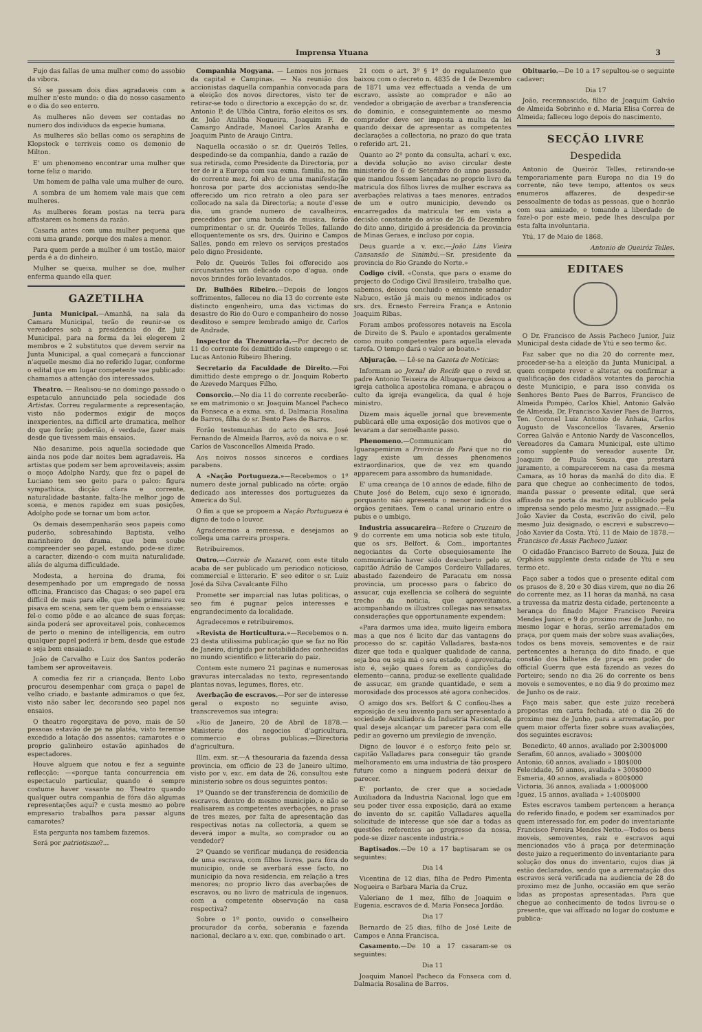Imprensa Ytuana 3
Fujo das fallas de uma mulher como do assobio da vibora.
Só se passam dois dias agradaveis com a mulher n'este mundo: o dia do nosso casamento e o dia do seo enterro.
As mulheres não devem ser contadas no numero dos individuos da especie humana.
As mulheres são bellas como os seraphins de Klopstock e terriveis como os demonio de Milton.
E' um phenomeno encontrar uma mulher que torne feliz o marido.
Um homem de palha vale uma mulher de ouro.
A sombra de um homem vale mais que cem mulheres.
As mulheres foram postas na terra para affastarem os homens da razão.
Casaria antes com uma mulher pequena que com uma grande, porque dos males a menor.
Para quem perde a mulher é um tostão, maior perda é a do dinheiro.
Mulher se queixa, mulher se doe, mulher enferma quando ella quer.
GAZETILHA
Junta Municipal.—Amanhã, na sala da Camara Municipal, terão de reunir-se os vereadores sob a presidencia do dr. Juiz Municipal, para na forma da lei elegerem 2 membros e 2 substitutos que devem servir na Junta Municipal, a qual começará a funccionar n'aquelle mesmo dia no referido lugar, conforme o edital que em lugar competente vae publicado: chamamos a attenção dos interessados.
Theatro. — Realisou-se no domingo passado o espetaculo annunciado pela sociedade dos Artistas. Correu regularmente a representação, visto não podermos exigir de moços inexperientes, na difficil arte dramatica, melhor do que forão; poderião, é verdade, fazer mais desde que tivessem mais ensaios.
Não desanime, pois aquella sociedade que ainda nos pode dar noites bem agradaveis. Ha artistas que podem ser bem aproveitaveis; assim o moço Adolpho Nardy, que fez o papel de Luciano tem seo geito para o palco: figura sympathica, dicção clara e corrente, naturalidade bastante, falta-lhe melhor jogo de scena, e menos rapidez em suas posições, Adolpho pode se tornar um bom actor.
Os demais desempenharão seos papeis como puderão, sobresahindo Baptista, velho marinheiro do drama, que bem soube compreender seo papel, estando, pode-se dizer, a caracter, dizendo-o com muita naturalidade, aliás de alguma difficuldade.
Modesta, a heroina do drama, foi desempenhado por um empregado de nossa officina, Francisco das Chagas; o seo papel era difficil de mais para elle, que pela primeira vez pisava em scena, sem ter quem bem o ensaiasse; fel-o como pôde e ao alcance de suas forças: ainda poderá ser aproveitavel pois, conhecemos de perto o menino de intelligencia, em outro qualquer papel poderá ir bem, desde que estude e seja bem ensaiado.
João de Carvalho e Luiz dos Santos poderão tambem ser aproveitaveis.
A comedia fez rir a criançada. Bento Lobo procurou desempenhar com graça o papel de velho criado, e bastante admiramos o que fez, visto não saber ler, decorando seo papel nos ensaios.
O theatro regorgitava de povo, mais de 50 pessoas estavão de pé na platéa, visto teremse excedido a lotação dos assentos: camarotes e o proprio galinheiro estavão apinhados de espectadores.
Houve alguem que notou e fez a seguinte reflecção: —«porque tanta concurrencia em espectaculo particular, quando é sempre costume haver vasante no Theatro quando qualquer outra companhia de fóra dão algumas representações aqui? e custa mesmo ao pobre empresario trabalhos para passar alguns camarotes?
Esta pergunta nos tambem fazemos.
Será por patriotismo?...
Companhia Mogyana. — Lemos nos jornaes da capital e Campinas. — Na reunião dos accionistas daquella companhia convocada para a eleição dos novos directores, visto ter de retirar-se todo o directorio a excepção do sr. dr. Antonio P. de Ulhôa Cintra, forão eleitos os srs. dr. João Ataliba Nogueira, Joaquim F. de Camargo Andrade, Manoel Carlos Aranha e Joaquim Pinto de Araujo Cintra.
Naquella occasião o sr. dr. Queirós Telles, despedindo-se da companhia, dando a razão de sua retirada, como Presidente da Directoria, por ter de ir a Europa com sua exma. familia, no fim do corrente mez, foi alvo de uma manifestação honrosa por parte dos accionistas sendo-lhe offerecido um rico retrato a oleo para ser collocado na sala da Directoria; a noute d'esse dia, um grande numero de cavalheiros, precedidos por uma banda de musica, forão cumprimentar o sr. dr. Queirós Telles, fallando elloquentemente os srs. drs. Quirino e Campos Salles, pondo em relevo os serviços prestados pelo digno Presidente.
Pelo dr. Queirós Telles foi offerecido aos circunstantes um delicado copo d'agua, onde novos brindes forão levantados.
Dr. Bulhões Ribeiro.—Depois de longos soffrimentos, falleceu no dia 13 do corrente este distincto engenheiro, uma das victimas do desastre do Rio do Ouro e companheiro do nosso desditoso e sempre lembrado amigo dr. Carlos de Andrade.
Inspector da Thezouraria.—Por decreto de 11 do corrente foi demittido deste emprego o sr. Lucas Antonio Ribeiro Bhering.
Secretario da Faculdade de Direito.—Foi dimittido deste emprego o dr. Joaquim Roberto de Azevedo Marques Filho.
Consorcio.—No dia 11 do corrente receberão-se em matrimonio o sr. Joaquim Manoel Pacheco da Fonseca e a exma. sra. d. Dalmacia Rosalina de Barros, filha do sr. Bento Paes de Barros.
Forão testemunhas do acto os srs. José Fernando de Almeida Barros, avô da noiva e o sr. Carlos de Vasconcellos Almeida Prado.
Aos noivos nossos sinceros e cordiaes parabens.
A «Nação Portugueza.»—Recebemos o 1º numero deste jornal publicado na côrte: orgão dedicado aos interesses dos portuguezes da America do Sul.
O fim a que se propoem a Nação Portugueza é digno de todo o louvor.
Agradecemos a remessa, e desejamos ao collega uma carreira prospera.
Retribuiremos.
Outro.—Correio de Nazaret, com este titulo acaba de ser publicado um periodico noticioso, commercial e litterario. E' seo editor o sr. Luiz José da Silva Cavalcante Filho
Promette ser imparcial nas lutas politicas, o seo fim é pugnar pelos interesses e engrandecimento da localidade.
Agradecemos e retribuiremos.
«Revista de Horticultura.»—Recebemos o n. 23 desta utilissima publicação que se faz no Rio de Janeiro, dirigida por notabilidades conhecidas no mundo scientifico e litterario do paiz.
Contem este numero 21 paginas e numerosas gravuras intercaladas no texto, representando plantas novas, legumes, flores, etc.
Averbação de escravos.—Por ser de interesse geral o exposto no seguinte aviso, transcrevemos sua integra:
«Rio de Janeiro, 20 de Abril de 1878.—Ministerio dos negocios d'agricultura, commercio e obras publicas.—Directoria d'agricultura.
Illm. exm. sr.—A thesouraria da fazenda dessa provincia, em officio de 23 de Janeiro ultimo, visto por v. exc. em data de 26, consultou este ministerio sobre os dous seguintes pontos:
1º Quando se der transferencia de domicilio de escravos, dentro do mesmo municipio, e não se realisarem as competentes averbações, no praso de tres mezes, por falta de apresentação das respectivas notas na collectoria, a quem se deverá impor a multa, ao comprador ou ao vendedor?
2º Quando se verificar mudança de residencia de uma escrava, com filhos livres, para fóra do municipio, onde se averbará esse facto, no municipio da nova residencia, em relação a tres menores; no proprio livro das averbações de escravos, ou no livro de matricula de ingenuos, com a competente observação na casa respectiva?
Sobre o 1º ponto, ouvido o conselheiro procurador da corôa, soberania e fazenda nacional, declaro a v. exc. que, combinado o art.
21 com o art. 3º § 1º do regulamento que baixou com o decreto n. 4835 de 1 de Dezembro de 1871 uma vez effectuada a venda de um escravo, assiste ao comprador e não ao vendedor a obrigação de averbar a transferencia do dominio, e conseguintemente ao mesmo comprador deve ser imposta a multa da lei quando deixar de apresentar as competentes declarações a collectoria, no prazo do que trata o referido art. 21.
Quanto ao 2º ponto da consulta, acharí v. exc. a devida solução no aviso circular deste ministerio de 6 de Setembro do anno passado, que mandou fossem lançadas no proprio livro da matricula dos filhos livres de mulher escrava as averbações relativas a taes menores, entrados de um e outro municipio, devendo os encarregados da matricula ter em vista a decisão constante do aviso de 26 de Dezembro do dito anno, dirigido á presidencia da provincia de Minas Geraes, e incluso por copia.
Deus guarde a v. exc.—João Lins Vieira Cansansão de Sinimbú.—Sr. presidente da provincia do Rio Grande do Norte.»
Codigo civil. «Consta, que para o exame do projecto do Codigo Civil Brasileiro, trabalho que, sabemos, deixou concluido o eminente senador Nabuco, estão já mais ou menos indicados os srs. drs. Ernesto Ferreira França e Antonio Joaquim Ribas.
Foram ambos professores notaveis na Escola de Direito de S. Paulo e apontados geralmente como muito competentes para aquella elevada tarefa. O tempo dará o valor ao boato.»
Abjuração. — Lê-se na Gazeta de Noticias:
Informam ao Jornal do Recife que o revd sr. padre Antonio Teixeira de Albuquerque deixou a igreja catholica apostolica romana, e abraçou o culto da igreja evangelica, da qual é hoje ministro.
Dizem mais áquelle jornal que brevemente publicará elle uma exposição dos motivos que o levaram a dar semelhante passo.
Phenomeno.—Communicam do Iguarapemirim a Provincia do Pará que no rio Iagy existe um desses phenomenos extraordinarios, que de vez em quando apparecem para assombro da humanidade.
E' uma creança de 10 annos de edade, filho de Chute José do Belem, cujo sexo é ignorado, porquanto não apresenta o menor indicio dos orgãos genitaes. Tem o canal urinario entre o pubis e o umbigo.
Industria assucareira—Refere o Cruzeiro de 9 do corrente em uma noticia sob este titulo, que os srs. Belfort. & Com., importantes negociantes da Corte obsequiosamente lhe communicarão haver sido descuberto pelo sr. capitão Adrião de Campos Cordeiro Valladares, abastado fazendeiro de Paracatu em nossa provincia, um processo para o fabrico do assucar, cuja exellencia se colherá do seguinte trecho da noticia, que aproveitamos, acompanhando os illustres collegas nas sensatas considerações que opportunamente expendem:
«Para darmos uma idea, muito ligeira embora mas a que nos é licito dar das vantagens do processo do sr. capitão Valladares, basta-nos dizer que toda e qualquer qualidade de canna, seja boa ou seja má o seu estado, é aproveitada; isto é, sejão quaes forem as condições do elemento—canna, produz-se exellente qualidade de assucar, em grande quantidade, e sem a morosidade dos processos até agora conhecidos.
O amigo dos srs. Belfort & C confiou-lhes a exposição de seu invento para ser apresentado á sociedade Auxiliadora da Industria Nacional, da qual deseja alcançar um parecer para com elle pedir ao governo um previlegio de invenção.
Digno de louvor é o esforço feito pelo sr. capitão Valladares para conseguir tão grande melhoramento em uma industria de tão prospero futuro como a ninguem poderá deixar de parecer.
E' portanto, de crer que a sociedade Auxiliadora da Industria Nacional, logo que em seu poder tiver essa exposição, dará ao exame do invento do sr. capitão Valladares aquella solicitude de interesse que sóe dar a todas as questões referentes ao progresso da nossa, pode-se dizer nascente industria.»
Baptisados.—De 10 a 17 baptisaram se os seguintes:
Dia 14
Vicentina de 12 dias, filha de Pedro Pimenta Nogueira e Barbara Maria da Cruz.
Valeriano de 1 mez, filho de Joaquim e Eugenia, escravos de d. Maria Fonseca Jordão.
Dia 17
Bernardo de 25 dias, filho de José Leite de Campos e Anna Francisca.
Casamento.—De 10 a 17 casaram-se os seguintes:
Dia 11
Joaquim Manoel Pacheco da Fonseca com d. Dalmacia Rosalina de Barros.
Obituario.—De 10 a 17 sepultou-se o seguinte cadaver:
Dia 17
João, recemnascido, filho de Joaquim Galvão de Almeida Sobrinho e d. Maria Elisa Correa de Almeida; falleceu logo depois do nascimento.
SECÇÃO LIVRE
Despedida
Antonio de Queiróz Telles, retirando-se temporariamente para Europa no dia 19 do corrente, não teve tempo, attentos os seus enumeros affazeres, de despedir-se pessoalmente de todas as pessoas, que o honrão com sua amizade, e tomando a liberdade de fazel-o por este meio, pede lhes desculpa por esta falta involuntaria.
Ytú, 17 de Maio de 1868.
Antonio de Queiróz Telles.
EDITAES
O Dr. Francisco de Assis Pacheco Junior, Juiz Municipal desta cidade de Ytú e seo termo &c.
Faz saber que no dia 20 do corrente mez, proceder-se-ha a eleição da Junta Municipal, a quem compete rever e alterar, ou confirmar a qualificação dos cidadãos votantes da parochia deste Municipio, e para isso convida os Senhores Bento Paes de Barros, Francisco de Almeida Pompéo, Carlos Khiel, Antonio Galvão de Almeida, Dr. Francisco Xavier Paes de Barros, Ten. Coronel Luiz Antonio de Anhaia, Carlos Augusto de Vasconcellos Tavares, Arsenio Correa Galvão e Antonio Nardy de Vasconcellos, Vereadores da Camara Municipal, este ultimo como supplente do vereador ausente Dr. Joaquim de Paula Souza, que prestará juramento, a comparecerem na casa da mesma Camara, as 10 horas da manhã do dito dia. E para que chegue ao conhecimento de todos, manda passar o presente edital, que será affixado na porta da matriz, e publicado pela imprensa sendo pelo mesmo Juiz assignado.—Eu João Xavier da Costa, escrivão do civil, pelo mesmo Juiz designado, o escrevi e subscrevo—João Xavier da Costa. Ytú, 11 de Maio de 1878.—Francisco de Assis Pacheco Junior.
O cidadão Francisco Barreto de Souza, Juiz de Orphãos supplente desta cidade de Ytú e seu termo etc.
Faço saber a todos que o presente edital com os prasos de 8, 20 e 30 dias virem, que no dia 26 do corrente mez, as 11 horas da manhã, na casa a travessa da matriz desta cidade, pertencente a herança do finado Major Francisco Pereira Mendes Junior, e 9 do proximo mez de Junho, no mesmo logar e horas, serão arrematados em praça, por quem mais der sobre suas avaliações, todos os bens moveis, semoventes e de raiz pertencentes a herança do dito finado, e que constão dos bilhetes de praça em poder do official Guerra que está fazendo as vezes do Porteiro; sendo no dia 26 do corrente os bens moveis e semoventes, e no dia 9 do proximo mez de Junho os de raiz.
Faço mais saber, que este juizo receberá propostas em carta fechada, até o dia 26 do proximo mez de Junho, para a arrematação, por quem maior offerta fizer sobre suas avaliações, dos seguintes escravos:
Benedicto, 40 annos, avaliado por 2:300$000
Serafim, 60 annos, avaliado » 300$000
Antonio, 60 annos, avaliado » 180$000
Felecidade, 50 annos, avaliada » 300$000
Esmeria, 40 annos, avaliada » 800$000
Victoria, 36 annos, avaliada » 1:000$000
Iguez, 15 annos, avaliada » 1:400$000
Estes escravos tambem pertencem a herança do referido finado, e podem ser examinados por quem interessado for, em poder do inventariante Francisco Pereira Mendes Netto.—Todos os bens moveis, semoventes, raiz e escravos aqui mencionados vão á praça por determinação deste juizo a requerimento do inventariante para solução dos onus do inventario, cujos dias já estão declarados, sendo que a arrematação dos escravos será verificada na audiencia de 28 do proximo mez de Junho, occasião em que serão lidas as propostas apresentadas. Para que chegue ao conhecimento de todos livrou-se o presente, que vai affixado no logar do costume e publica-